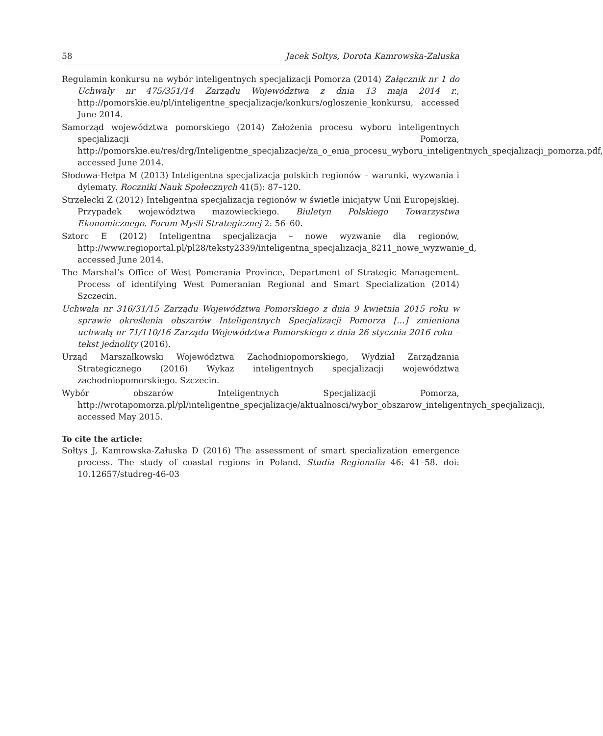58 Jacek Sołtys, Dorota Kamrowska-Załuska
Regulamin konkursu na wybór inteligentnych specjalizacji Pomorza (2014) Załącznik nr 1 do Uchwały nr 475/351/14 Zarządu Województwa z dnia 13 maja 2014 r., http://pomorskie.eu/pl/inteligentne_specjalizacje/konkurs/ogloszenie_konkursu, accessed June 2014.
Samorząd województwa pomorskiego (2014) Założenia procesu wyboru inteligentnych specjalizacji Pomorza, http://pomorskie.eu/res/drg/Inteligentne_specjalizacje/za_o_enia_procesu_wyboru_inteligentnych_specjalizacji_pomorza.pdf, accessed June 2014.
Słodowa-Hełpa M (2013) Inteligentna specjalizacja polskich regionów – warunki, wyzwania i dylematy. Roczniki Nauk Społecznych 41(5): 87–120.
Strzelecki Z (2012) Inteligentna specjalizacja regionów w świetle inicjatyw Unii Europejskiej. Przypadek województwa mazowieckiego. Biuletyn Polskiego Towarzystwa Ekonomicznego. Forum Myśli Strategicznej 2: 56–60.
Sztorc E (2012) Inteligentna specjalizacja – nowe wyzwanie dla regionów, http://www.regioportal.pl/pl28/teksty2339/inteligentna_specjalizacja_8211_nowe_wyzwanie_d, accessed June 2014.
The Marshal’s Office of West Pomerania Province, Department of Strategic Management. Process of identifying West Pomeranian Regional and Smart Specialization (2014) Szczecin.
Uchwała nr 316/31/15 Zarządu Województwa Pomorskiego z dnia 9 kwietnia 2015 roku w sprawie określenia obszarów Inteligentnych Specjalizacji Pomorza […] zmieniona uchwałą nr 71/110/16 Zarządu Województwa Pomorskiego z dnia 26 stycznia 2016 roku – tekst jednolity (2016).
Urząd Marszałkowski Województwa Zachodniopomorskiego, Wydział Zarządzania Strategicznego (2016) Wykaz inteligentnych specjalizacji województwa zachodniopomorskiego. Szczecin.
Wybór obszarów Inteligentnych Specjalizacji Pomorza, http://wrotapomorza.pl/pl/inteligentne_specjalizacje/aktualnosci/wybor_obszarow_inteligentnych_specjalizacji, accessed May 2015.
To cite the article:
Sołtys J, Kamrowska-Załuska D (2016) The assessment of smart specialization emergence process. The study of coastal regions in Poland. Studia Regionalia 46: 41–58. doi: 10.12657/studreg-46-03